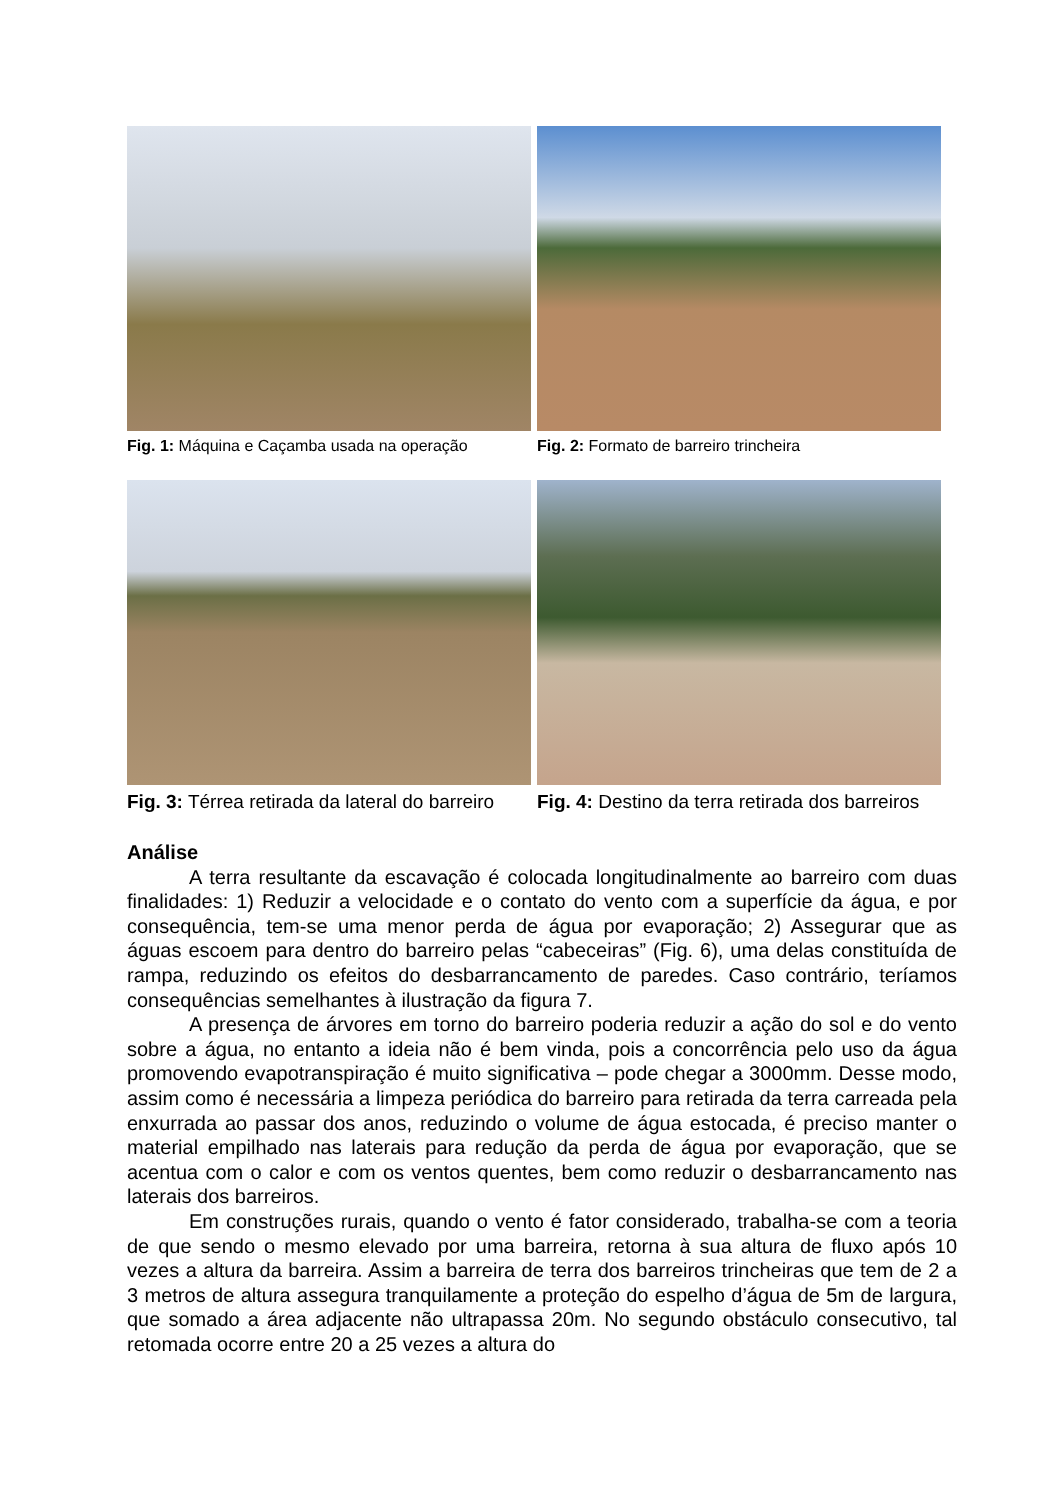Fig. 1: Máquina e Caçamba usada na operação
Fig. 2: Formato de barreiro trincheira
Fig. 3: Térrea retirada da lateral do barreiro
Fig. 4: Destino da terra retirada dos barreiros
Análise
A terra resultante da escavação é colocada longitudinalmente ao barreiro com duas finalidades: 1) Reduzir a velocidade e o contato do vento com a superfície da água, e por consequência, tem-se uma menor perda de água por evaporação; 2) Assegurar que as águas escoem para dentro do barreiro pelas “cabeceiras” (Fig. 6), uma delas constituída de rampa, reduzindo os efeitos do desbarrancamento de paredes. Caso contrário, teríamos consequências semelhantes à ilustração da figura 7.
A presença de árvores em torno do barreiro poderia reduzir a ação do sol e do vento sobre a água, no entanto a ideia não é bem vinda, pois a concorrência pelo uso da água promovendo evapotranspiração é muito significativa – pode chegar a 3000mm. Desse modo, assim como é necessária a limpeza periódica do barreiro para retirada da terra carreada pela enxurrada ao passar dos anos, reduzindo o volume de água estocada, é preciso manter o material empilhado nas laterais para redução da perda de água por evaporação, que se acentua com o calor e com os ventos quentes, bem como reduzir o desbarrancamento nas laterais dos barreiros.
Em construções rurais, quando o vento é fator considerado, trabalha-se com a teoria de que sendo o mesmo elevado por uma barreira, retorna à sua altura de fluxo após 10 vezes a altura da barreira. Assim a barreira de terra dos barreiros trincheiras que tem de 2 a 3 metros de altura assegura tranquilamente a proteção do espelho d’água de 5m de largura, que somado a área adjacente não ultrapassa 20m. No segundo obstáculo consecutivo, tal retomada ocorre entre 20 a 25 vezes a altura do